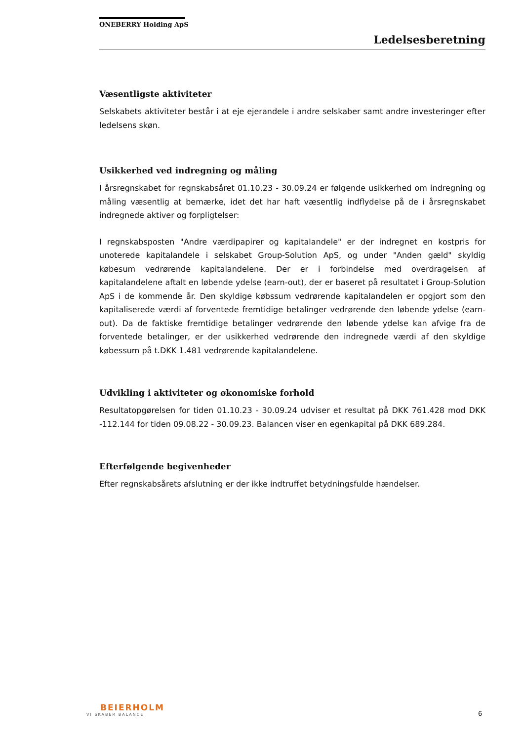ONEBERRY Holding ApS
Ledelsesberetning
Væsentligste aktiviteter
Selskabets aktiviteter består i at eje ejerandele i andre selskaber samt andre investeringer efter ledelsens skøn.
Usikkerhed ved indregning og måling
I årsregnskabet for regnskabsåret 01.10.23 - 30.09.24 er følgende usikkerhed om indregning og måling væsentlig at bemærke, idet det har haft væsentlig indflydelse på de i årsregnskabet indregnede aktiver og forpligtelser:
I regnskabsposten "Andre værdipapirer og kapitalandele" er der indregnet en kostpris for unoterede kapitalandele i selskabet Group-Solution ApS, og under "Anden gæld" skyldig købesum vedrørende kapitalandelene. Der er i forbindelse med overdragelsen af kapitalandelene aftalt en løbende ydelse (earn-out), der er baseret på resultatet i Group-Solution ApS i de kommende år. Den skyldige købssum vedrørende kapitalandelen er opgjort som den kapitaliserede værdi af forventede fremtidige betalinger vedrørende den løbende ydelse (earn-out). Da de faktiske fremtidige betalinger vedrørende den løbende ydelse kan afvige fra de forventede betalinger, er der usikkerhed vedrørende den indregnede værdi af den skyldige købessum på t.DKK 1.481 vedrørende kapitalandelene.
Udvikling i aktiviteter og økonomiske forhold
Resultatopgørelsen for tiden 01.10.23 - 30.09.24 udviser et resultat på DKK 761.428 mod DKK -112.144 for tiden 09.08.22 - 30.09.23. Balancen viser en egenkapital på DKK 689.284.
Efterfølgende begivenheder
Efter regnskabsårets afslutning er der ikke indtruffet betydningsfulde hændelser.
BEIERHOLM
VI SKABER BALANCE
6